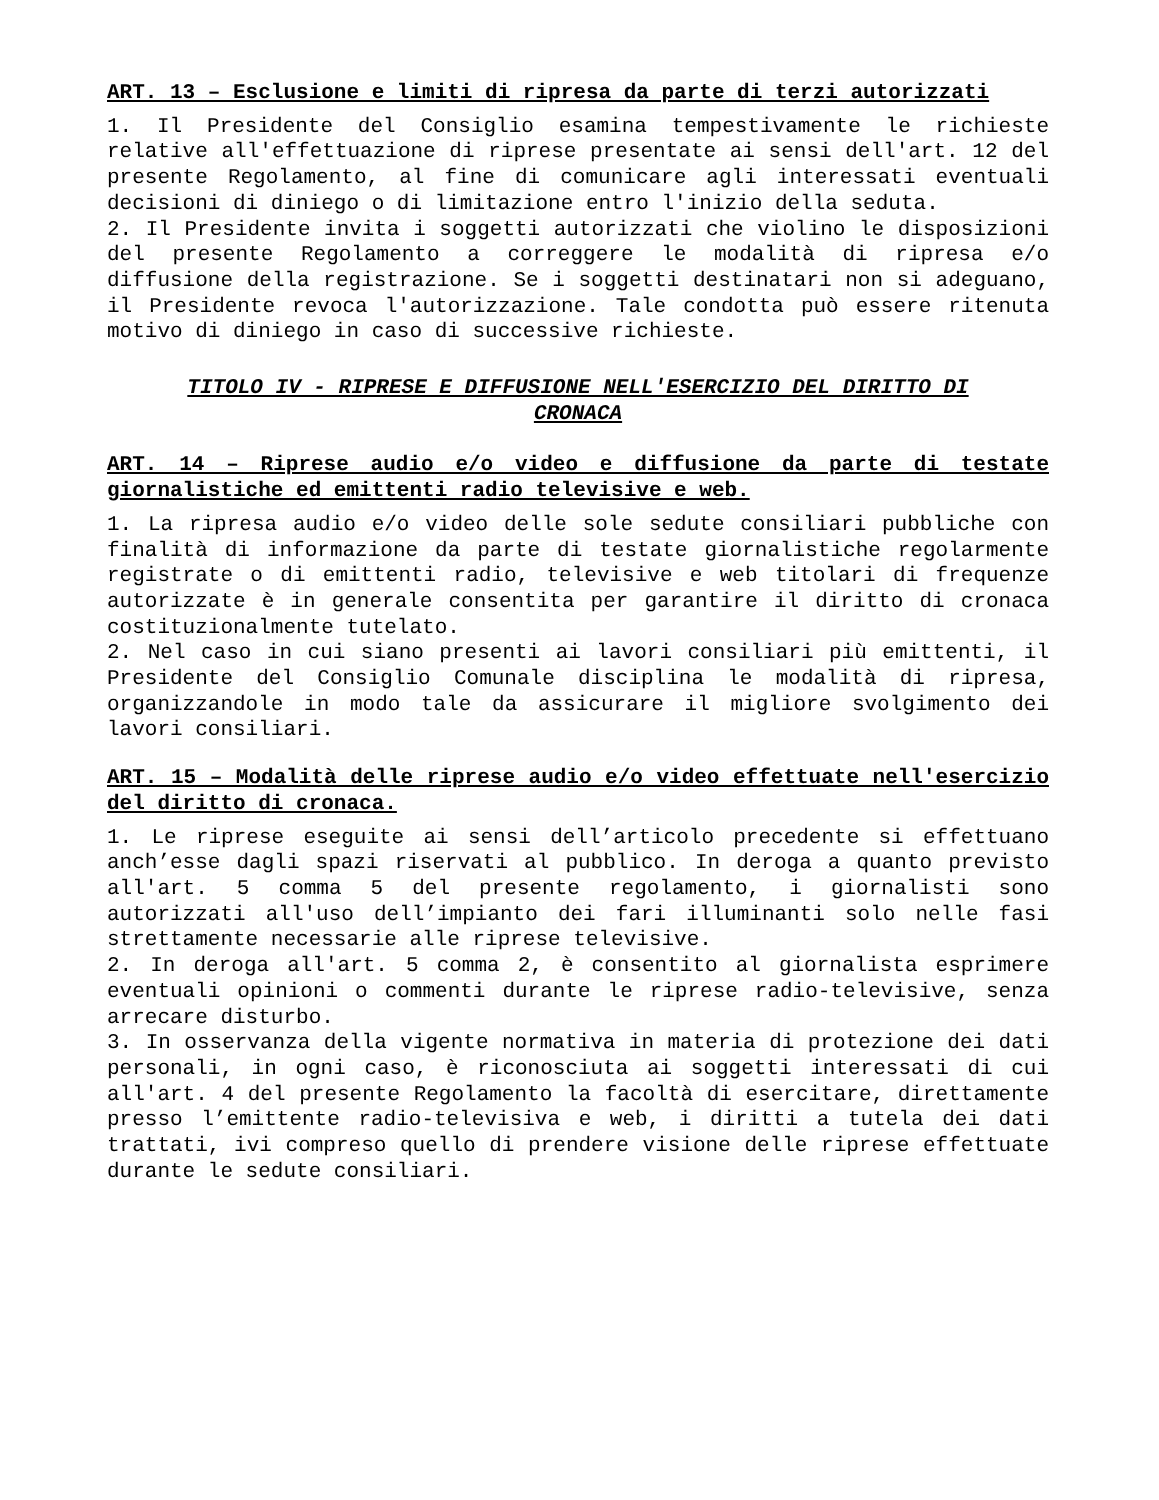ART. 13 – Esclusione e limiti di ripresa da parte di terzi autorizzati
1. Il Presidente del Consiglio esamina tempestivamente le richieste relative all'effettuazione di riprese presentate ai sensi dell'art. 12 del presente Regolamento, al fine di comunicare agli interessati eventuali decisioni di diniego o di limitazione entro l'inizio della seduta.
2. Il Presidente invita i soggetti autorizzati che violino le disposizioni del presente Regolamento a correggere le modalità di ripresa e/o diffusione della registrazione. Se i soggetti destinatari non si adeguano, il Presidente revoca l'autorizzazione. Tale condotta può essere ritenuta motivo di diniego in caso di successive richieste.
TITOLO IV - RIPRESE E DIFFUSIONE NELL'ESERCIZIO DEL DIRITTO DI CRONACA
ART. 14 – Riprese audio e/o video e diffusione da parte di testate giornalistiche ed emittenti radio televisive e web.
1. La ripresa audio e/o video delle sole sedute consiliari pubbliche con finalità di informazione da parte di testate giornalistiche regolarmente registrate o di emittenti radio, televisive e web titolari di frequenze autorizzate è in generale consentita per garantire il diritto di cronaca costituzionalmente tutelato.
2. Nel caso in cui siano presenti ai lavori consiliari più emittenti, il Presidente del Consiglio Comunale disciplina le modalità di ripresa, organizzandole in modo tale da assicurare il migliore svolgimento dei lavori consiliari.
ART. 15 – Modalità delle riprese audio e/o video effettuate nell'esercizio del diritto di cronaca.
1. Le riprese eseguite ai sensi dell’articolo precedente si effettuano anch’esse dagli spazi riservati al pubblico. In deroga a quanto previsto all'art. 5 comma 5 del presente regolamento, i giornalisti sono autorizzati all'uso dell’impianto dei fari illuminanti solo nelle fasi strettamente necessarie alle riprese televisive.
2. In deroga all'art. 5 comma 2, è consentito al giornalista esprimere eventuali opinioni o commenti durante le riprese radio-televisive, senza arrecare disturbo.
3. In osservanza della vigente normativa in materia di protezione dei dati personali, in ogni caso, è riconosciuta ai soggetti interessati di cui all'art. 4 del presente Regolamento la facoltà di esercitare, direttamente presso l’emittente radio-televisiva e web, i diritti a tutela dei dati trattati, ivi compreso quello di prendere visione delle riprese effettuate durante le sedute consiliari.